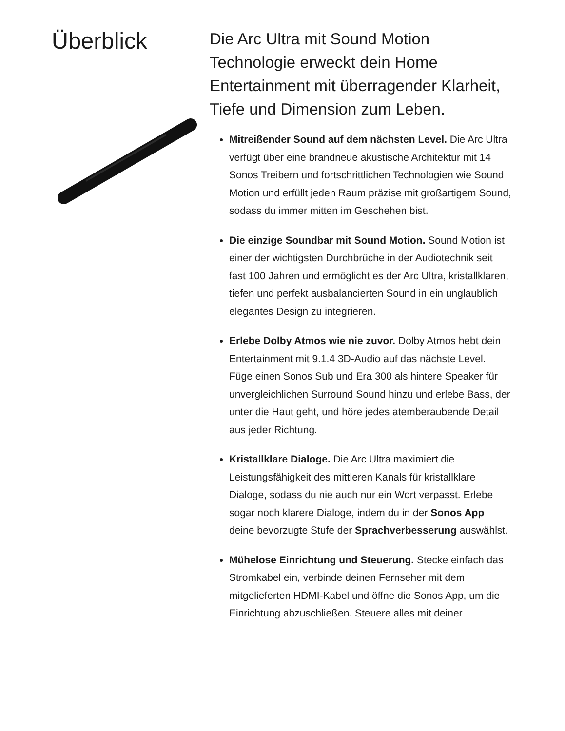Überblick
Die Arc Ultra mit Sound Motion Technologie erweckt dein Home Entertainment mit überragender Klarheit, Tiefe und Dimension zum Leben.
Mitreißender Sound auf dem nächsten Level. Die Arc Ultra verfügt über eine brandneue akustische Architektur mit 14 Sonos Treibern und fortschrittlichen Technologien wie Sound Motion und erfüllt jeden Raum präzise mit großartigem Sound, sodass du immer mitten im Geschehen bist.
Die einzige Soundbar mit Sound Motion. Sound Motion ist einer der wichtigsten Durchbrüche in der Audiotechnik seit fast 100 Jahren und ermöglicht es der Arc Ultra, kristallklaren, tiefen und perfekt ausbalancierten Sound in ein unglaublich elegantes Design zu integrieren.
Erlebe Dolby Atmos wie nie zuvor. Dolby Atmos hebt dein Entertainment mit 9.1.4 3D-Audio auf das nächste Level. Füge einen Sonos Sub und Era 300 als hintere Speaker für unvergleichlichen Surround Sound hinzu und erlebe Bass, der unter die Haut geht, und höre jedes atemberaubende Detail aus jeder Richtung.
Kristallklare Dialoge. Die Arc Ultra maximiert die Leistungsfähigkeit des mittleren Kanals für kristallklare Dialoge, sodass du nie auch nur ein Wort verpasst. Erlebe sogar noch klarere Dialoge, indem du in der Sonos App deine bevorzugte Stufe der Sprachverbesserung auswählst.
Mühelose Einrichtung und Steuerung. Stecke einfach das Stromkabel ein, verbinde deinen Fernseher mit dem mitgelieferten HDMI-Kabel und öffne die Sonos App, um die Einrichtung abzuschließen. Steuere alles mit deiner